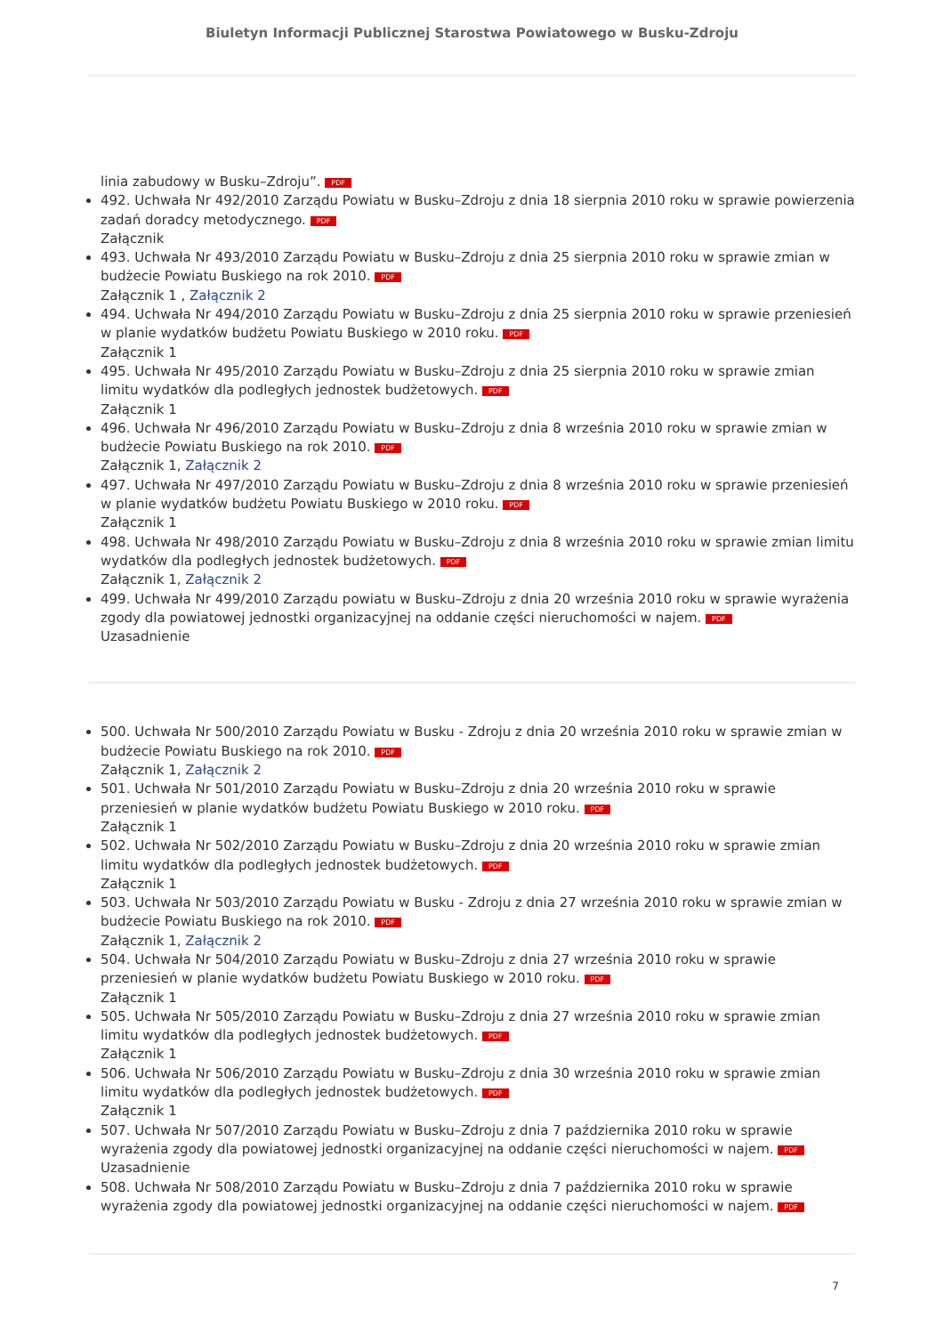Biuletyn Informacji Publicznej Starostwa Powiatowego w Busku-Zdroju
linia zabudowy w Busku–Zdroju”. PDF
492. Uchwała Nr 492/2010 Zarządu Powiatu w Busku–Zdroju z dnia 18 sierpnia 2010 roku w sprawie powierzenia zadań doradcy metodycznego. PDF
Załącznik
493. Uchwała Nr 493/2010 Zarządu Powiatu w Busku–Zdroju z dnia 25 sierpnia 2010 roku w sprawie zmian w budżecie Powiatu Buskiego na rok 2010. PDF
Załącznik 1 , Załącznik 2
494. Uchwała Nr 494/2010 Zarządu Powiatu w Busku–Zdroju z dnia 25 sierpnia 2010 roku w sprawie przeniesień w planie wydatków budżetu Powiatu Buskiego w 2010 roku. PDF
Załącznik 1
495. Uchwała Nr 495/2010 Zarządu Powiatu w Busku–Zdroju z dnia 25 sierpnia 2010 roku w sprawie zmian limitu wydatków dla podległych jednostek budżetowych. PDF
Załącznik 1
496. Uchwała Nr 496/2010 Zarządu Powiatu w Busku–Zdroju z dnia 8 września 2010 roku w sprawie zmian w budżecie Powiatu Buskiego na rok 2010. PDF
Załącznik 1, Załącznik 2
497. Uchwała Nr 497/2010 Zarządu Powiatu w Busku–Zdroju z dnia 8 września 2010 roku w sprawie przeniesień w planie wydatków budżetu Powiatu Buskiego w 2010 roku. PDF
Załącznik 1
498. Uchwała Nr 498/2010 Zarządu Powiatu w Busku–Zdroju z dnia 8 września 2010 roku w sprawie zmian limitu wydatków dla podległych jednostek budżetowych. PDF
Załącznik 1, Załącznik 2
499. Uchwała Nr 499/2010 Zarządu powiatu w Busku–Zdroju z dnia 20 września 2010 roku w sprawie wyrażenia zgody dla powiatowej jednostki organizacyjnej na oddanie części nieruchomości w najem. PDF
Uzasadnienie
500. Uchwała Nr 500/2010 Zarządu Powiatu w Busku - Zdroju z dnia 20 września 2010 roku w sprawie zmian w budżecie Powiatu Buskiego na rok 2010. PDF
Załącznik 1, Załącznik 2
501. Uchwała Nr 501/2010 Zarządu Powiatu w Busku–Zdroju z dnia 20 września 2010 roku w sprawie przeniesień w planie wydatków budżetu Powiatu Buskiego w 2010 roku. PDF
Załącznik 1
502. Uchwała Nr 502/2010 Zarządu Powiatu w Busku–Zdroju z dnia 20 września 2010 roku w sprawie zmian limitu wydatków dla podległych jednostek budżetowych. PDF
Załącznik 1
503. Uchwała Nr 503/2010 Zarządu Powiatu w Busku - Zdroju z dnia 27 września 2010 roku w sprawie zmian w budżecie Powiatu Buskiego na rok 2010. PDF
Załącznik 1, Załącznik 2
504. Uchwała Nr 504/2010 Zarządu Powiatu w Busku–Zdroju z dnia 27 września 2010 roku w sprawie przeniesień w planie wydatków budżetu Powiatu Buskiego w 2010 roku. PDF
Załącznik 1
505. Uchwała Nr 505/2010 Zarządu Powiatu w Busku–Zdroju z dnia 27 września 2010 roku w sprawie zmian limitu wydatków dla podległych jednostek budżetowych. PDF
Załącznik 1
506. Uchwała Nr 506/2010 Zarządu Powiatu w Busku–Zdroju z dnia 30 września 2010 roku w sprawie zmian limitu wydatków dla podległych jednostek budżetowych. PDF
Załącznik 1
507. Uchwała Nr 507/2010 Zarządu Powiatu w Busku–Zdroju z dnia 7 października 2010 roku w sprawie wyrażenia zgody dla powiatowej jednostki organizacyjnej na oddanie części nieruchomości w najem. PDF
Uzasadnienie
508. Uchwała Nr 508/2010 Zarządu Powiatu w Busku–Zdroju z dnia 7 października 2010 roku w sprawie wyrażenia zgody dla powiatowej jednostki organizacyjnej na oddanie części nieruchomości w najem. PDF
7